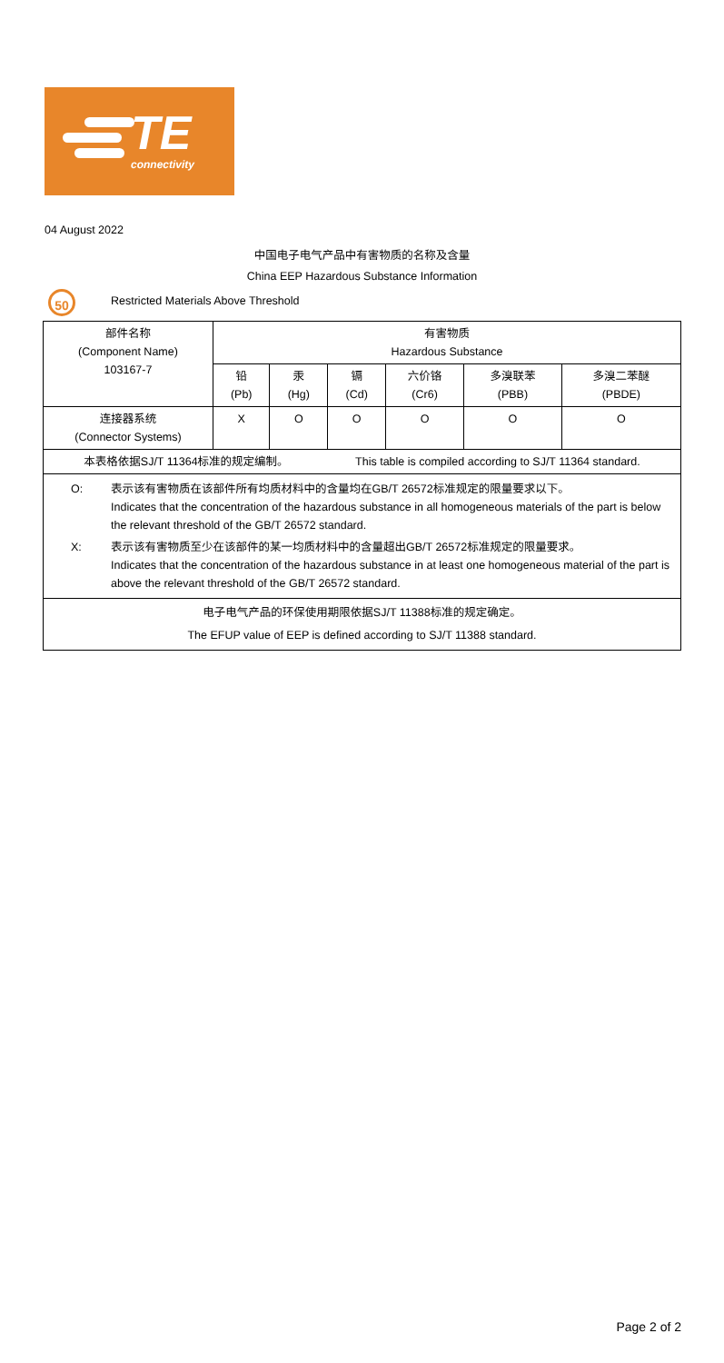TE
connectivity
04 August 2022
中国电子电气产品中有害物质的名称及含量
China EEP Hazardous Substance Information
50
Restricted Materials Above Threshold
| 部件名称 (Component Name) 103167-7 | 有害物质 Hazardous Substance | | | | | |
| | 铅 (Pb) | 汞 (Hg) | 镉 (Cd) | 六价铬 (Cr6) | 多溴联苯 (PBB) | 多溴二苯醚 (PBDE) |
| 连接器系统 (Connector Systems) | X | O | O | O | O | O |
| 本表格依据SJ/T 11364标准的规定编制。 This table is compiled according to SJ/T 11364 standard. | | | | | | |
| O: 表示该有害物质在该部件所有均质材料中的含量均在GB/T 26572标准规定的限量要求以下。 Indicates that the concentration of the hazardous substance in all homogeneous materials of the part is below the relevant threshold of the GB/T 26572 standard. X: 表示该有害物质至少在该部件的某一均质材料中的含量超出GB/T 26572标准规定的限量要求。 Indicates that the concentration of the hazardous substance in at least one homogeneous material of the part is above the relevant threshold of the GB/T 26572 standard. | | | | | | |
| 电子电气产品的环保使用期限依据SJ/T 11388标准的规定确定。 The EFUP value of EEP is defined according to SJ/T 11388 standard. | | | | | | |
Page 2 of 2